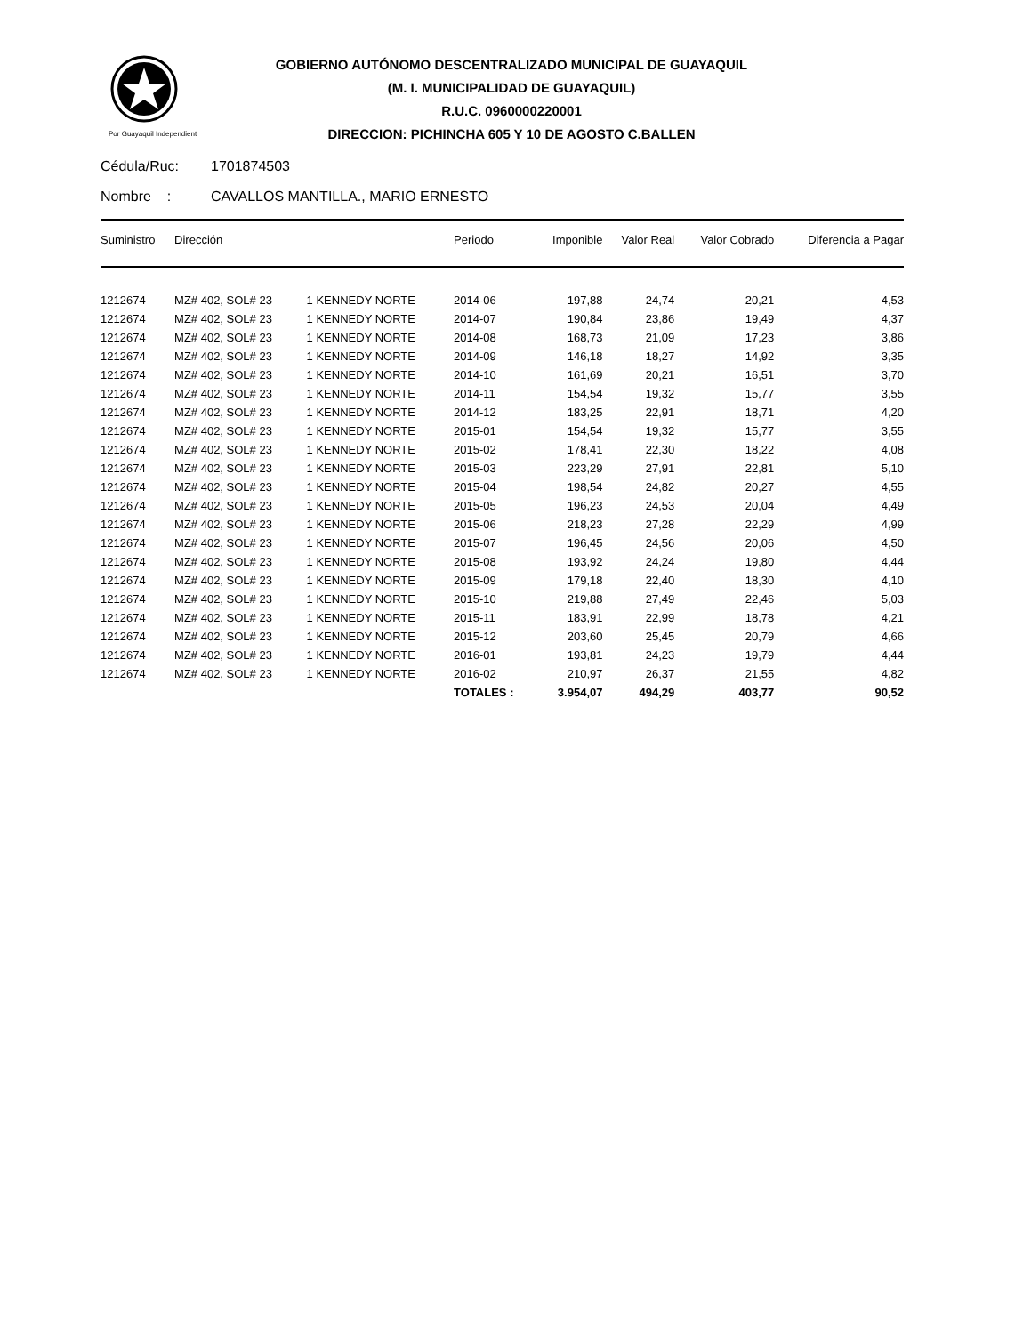Por Guayaquil Independiente
GOBIERNO AUTÓNOMO DESCENTRALIZADO MUNICIPAL DE GUAYAQUIL
(M. I. MUNICIPALIDAD DE GUAYAQUIL)
R.U.C. 0960000220001
DIRECCION: PICHINCHA 605 Y 10 DE AGOSTO C.BALLEN
Cédula/Ruc: 1701874503
Nombre : CAVALLOS MANTILLA., MARIO ERNESTO
| Suministro | Dirección | | Periodo | Imponible | Valor Real | Valor Cobrado | Diferencia a Pagar |
| --- | --- | --- | --- | --- | --- | --- | --- |
| 1212674 | MZ# 402, SOL# 23 | 1 KENNEDY NORTE | 2014-06 | 197,88 | 24,74 | 20,21 | 4,53 |
| 1212674 | MZ# 402, SOL# 23 | 1 KENNEDY NORTE | 2014-07 | 190,84 | 23,86 | 19,49 | 4,37 |
| 1212674 | MZ# 402, SOL# 23 | 1 KENNEDY NORTE | 2014-08 | 168,73 | 21,09 | 17,23 | 3,86 |
| 1212674 | MZ# 402, SOL# 23 | 1 KENNEDY NORTE | 2014-09 | 146,18 | 18,27 | 14,92 | 3,35 |
| 1212674 | MZ# 402, SOL# 23 | 1 KENNEDY NORTE | 2014-10 | 161,69 | 20,21 | 16,51 | 3,70 |
| 1212674 | MZ# 402, SOL# 23 | 1 KENNEDY NORTE | 2014-11 | 154,54 | 19,32 | 15,77 | 3,55 |
| 1212674 | MZ# 402, SOL# 23 | 1 KENNEDY NORTE | 2014-12 | 183,25 | 22,91 | 18,71 | 4,20 |
| 1212674 | MZ# 402, SOL# 23 | 1 KENNEDY NORTE | 2015-01 | 154,54 | 19,32 | 15,77 | 3,55 |
| 1212674 | MZ# 402, SOL# 23 | 1 KENNEDY NORTE | 2015-02 | 178,41 | 22,30 | 18,22 | 4,08 |
| 1212674 | MZ# 402, SOL# 23 | 1 KENNEDY NORTE | 2015-03 | 223,29 | 27,91 | 22,81 | 5,10 |
| 1212674 | MZ# 402, SOL# 23 | 1 KENNEDY NORTE | 2015-04 | 198,54 | 24,82 | 20,27 | 4,55 |
| 1212674 | MZ# 402, SOL# 23 | 1 KENNEDY NORTE | 2015-05 | 196,23 | 24,53 | 20,04 | 4,49 |
| 1212674 | MZ# 402, SOL# 23 | 1 KENNEDY NORTE | 2015-06 | 218,23 | 27,28 | 22,29 | 4,99 |
| 1212674 | MZ# 402, SOL# 23 | 1 KENNEDY NORTE | 2015-07 | 196,45 | 24,56 | 20,06 | 4,50 |
| 1212674 | MZ# 402, SOL# 23 | 1 KENNEDY NORTE | 2015-08 | 193,92 | 24,24 | 19,80 | 4,44 |
| 1212674 | MZ# 402, SOL# 23 | 1 KENNEDY NORTE | 2015-09 | 179,18 | 22,40 | 18,30 | 4,10 |
| 1212674 | MZ# 402, SOL# 23 | 1 KENNEDY NORTE | 2015-10 | 219,88 | 27,49 | 22,46 | 5,03 |
| 1212674 | MZ# 402, SOL# 23 | 1 KENNEDY NORTE | 2015-11 | 183,91 | 22,99 | 18,78 | 4,21 |
| 1212674 | MZ# 402, SOL# 23 | 1 KENNEDY NORTE | 2015-12 | 203,60 | 25,45 | 20,79 | 4,66 |
| 1212674 | MZ# 402, SOL# 23 | 1 KENNEDY NORTE | 2016-01 | 193,81 | 24,23 | 19,79 | 4,44 |
| 1212674 | MZ# 402, SOL# 23 | 1 KENNEDY NORTE | 2016-02 | 210,97 | 26,37 | 21,55 | 4,82 |
| | | | TOTALES : | 3.954,07 | 494,29 | 403,77 | 90,52 |